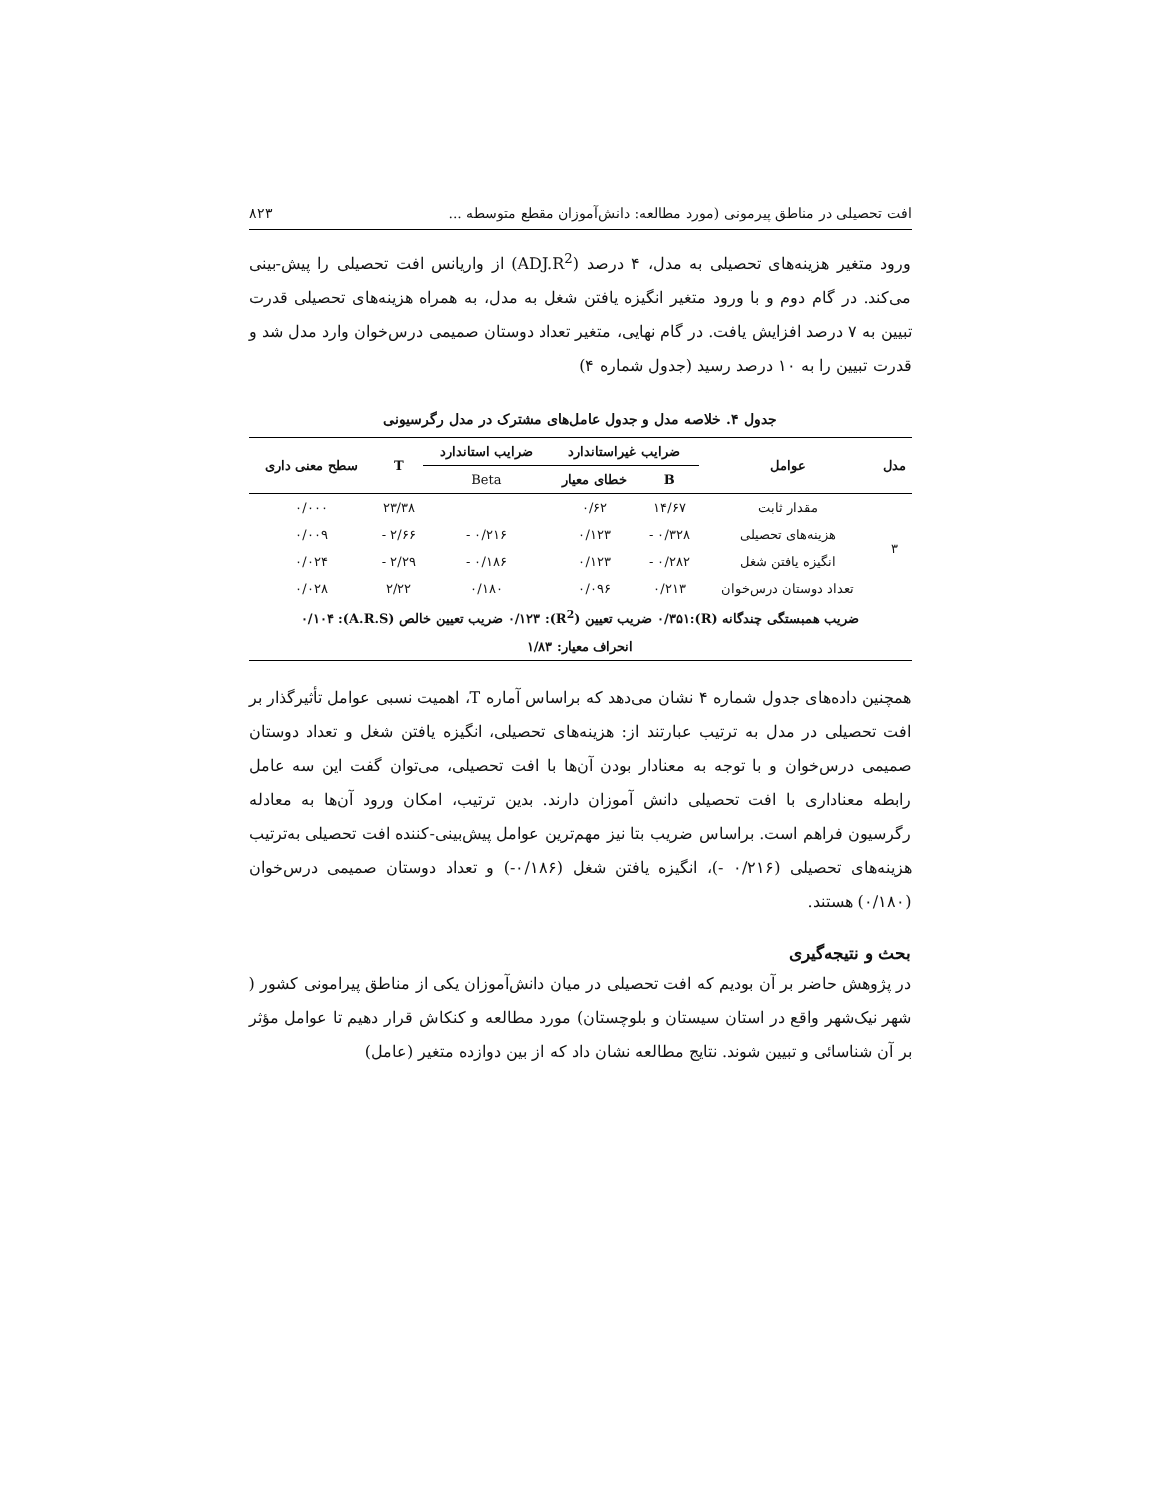افت تحصیلی در مناطق پیرمونی (مورد مطالعه: دانش‌آموزان مقطع متوسطه ... ۸۲۳
ورود متغیر هزینه‌های تحصیلی به مدل، ۴ درصد (ADJ.R<sup>2</sup>) از واریانس افت تحصیلی را پیش-بینی می‌کند. در گام دوم و با ورود متغیر انگیزه یافتن شغل به مدل، به همراه هزینه‌های تحصیلی قدرت تبیین به ۷ درصد افزایش یافت. در گام نهایی، متغیر تعداد دوستان صمیمی درس‌خوان وارد مدل شد و قدرت تبیین را به ۱۰ درصد رسید (جدول شماره ۴)
جدول ۴. خلاصه مدل و جدول عامل‌های مشترک در مدل رگرسیونی
| مدل | عوامل | ضرایب غیراستاندارد | | ضرایب استاندارد | T | سطح معنی داری |
| --- | --- | --- | --- | --- | --- | --- |
| | | B | خطای معیار | Beta | | |
| ۳ | مقدار ثابت | ۱۴/۶۷ | ۰/۶۲ | | ۲۳/۳۸ | ۰/۰۰۰ |
| | هزینه‌های تحصیلی | ۰/۳۲۸ - | ۰/۱۲۳ | ۰/۲۱۶ - | ۲/۶۶ - | ۰/۰۰۹ |
| | انگیزه یافتن شغل | ۰/۲۸۲ - | ۰/۱۲۳ | ۰/۱۸۶ - | ۲/۲۹ - | ۰/۰۲۴ |
| | تعداد دوستان درس‌خوان | ۰/۲۱۳ | ۰/۰۹۶ | ۰/۱۸۰ | ۲/۲۲ | ۰/۰۲۸ |
| ضریب همبستگی چندگانه (R):۰/۳۵۱ ضریب تعیین (R<sup>2</sup>): ۰/۱۲۳ ضریب تعیین خالص (A.R.S): ۰/۱۰۴ | | | | | | |
| انحراف معیار: ۱/۸۳ | | | | | | |
همچنین داده‌های جدول شماره ۴ نشان می‌دهد که براساس آماره T، اهمیت نسبی عوامل تأثیرگذار بر افت تحصیلی در مدل به ترتیب عبارتند از: هزینه‌های تحصیلی، انگیزه یافتن شغل و تعداد دوستان صمیمی درس‌خوان و با توجه به معنادار بودن آن‌ها با افت تحصیلی، می‌توان گفت این سه عامل رابطه معناداری با افت تحصیلی دانش آموزان دارند. بدین ترتیب، امکان ورود آن‌ها به معادله رگرسیون فراهم است. براساس ضریب بتا نیز مهم‌ترین عوامل پیش‌بینی-کننده افت تحصیلی به‌ترتیب هزینه‌های تحصیلی (۰/۲۱۶ -)، انگیزه یافتن شغل (۰/۱۸۶-) و تعداد دوستان صمیمی درس‌خوان (۰/۱۸۰) هستند.
بحث و نتیجه‌گیری
در پژوهش حاضر بر آن بودیم که افت تحصیلی در میان دانش‌آموزان یکی از مناطق پیرامونی کشور ( شهر نیک‌شهر واقع در استان سیستان و بلوچستان) مورد مطالعه و کنکاش قرار دهیم تا عوامل مؤثر بر آن شناسائی و تبیین شوند. نتایج مطالعه نشان داد که از بین دوازده متغیر (عامل)